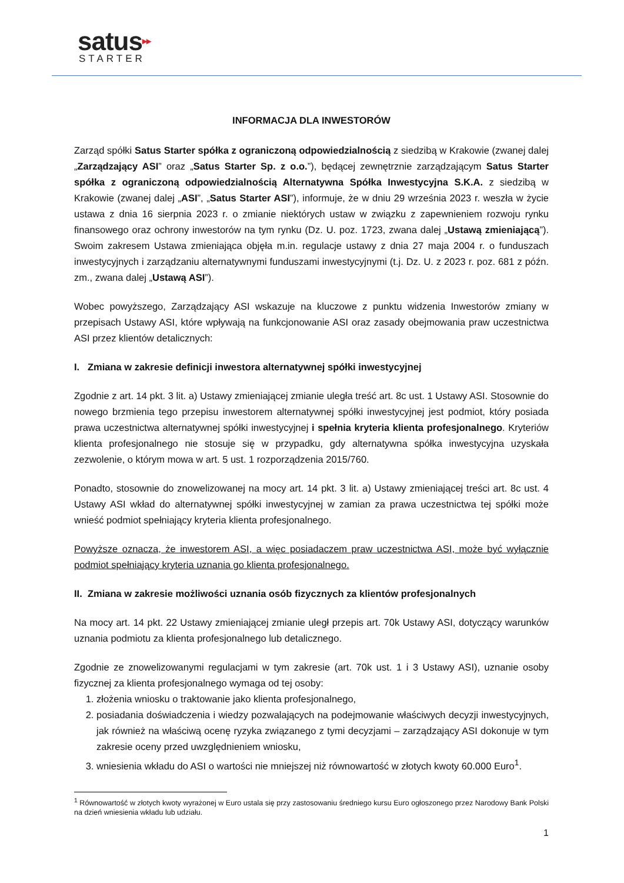satus▸▸
STARTER
INFORMACJA DLA INWESTORÓW
Zarząd spółki Satus Starter spółka z ograniczoną odpowiedzialnością z siedzibą w Krakowie (zwanej dalej „Zarządzający ASI” oraz „Satus Starter Sp. z o.o.”), będącej zewnętrznie zarządzającym Satus Starter spółka z ograniczoną odpowiedzialnością Alternatywna Spółka Inwestycyjna S.K.A. z siedzibą w Krakowie (zwanej dalej „ASI”, „Satus Starter ASI”), informuje, że w dniu 29 września 2023 r. weszła w życie ustawa z dnia 16 sierpnia 2023 r. o zmianie niektórych ustaw w związku z zapewnieniem rozwoju rynku finansowego oraz ochrony inwestorów na tym rynku (Dz. U. poz. 1723, zwana dalej „Ustawą zmieniającą”). Swoim zakresem Ustawa zmieniająca objęła m.in. regulacje ustawy z dnia 27 maja 2004 r. o funduszach inwestycyjnych i zarządzaniu alternatywnymi funduszami inwestycyjnymi (t.j. Dz. U. z 2023 r. poz. 681 z późn. zm., zwana dalej „Ustawą ASI”).
Wobec powyższego, Zarządzający ASI wskazuje na kluczowe z punktu widzenia Inwestorów zmiany w przepisach Ustawy ASI, które wpływają na funkcjonowanie ASI oraz zasady obejmowania praw uczestnictwa ASI przez klientów detalicznych:
I. Zmiana w zakresie definicji inwestora alternatywnej spółki inwestycyjnej
Zgodnie z art. 14 pkt. 3 lit. a) Ustawy zmieniającej zmianie uległa treść art. 8c ust. 1 Ustawy ASI. Stosownie do nowego brzmienia tego przepisu inwestorem alternatywnej spółki inwestycyjnej jest podmiot, który posiada prawa uczestnictwa alternatywnej spółki inwestycyjnej i spełnia kryteria klienta profesjonalnego. Kryteriów klienta profesjonalnego nie stosuje się w przypadku, gdy alternatywna spółka inwestycyjna uzyskała zezwolenie, o którym mowa w art. 5 ust. 1 rozporządzenia 2015/760.
Ponadto, stosownie do znowelizowanej na mocy art. 14 pkt. 3 lit. a) Ustawy zmieniającej treści art. 8c ust. 4 Ustawy ASI wkład do alternatywnej spółki inwestycyjnej w zamian za prawa uczestnictwa tej spółki może wnieść podmiot spełniający kryteria klienta profesjonalnego.
Powyższe oznacza, że inwestorem ASI, a więc posiadaczem praw uczestnictwa ASI, może być wyłącznie podmiot spełniający kryteria uznania go klienta profesjonalnego.
II. Zmiana w zakresie możliwości uznania osób fizycznych za klientów profesjonalnych
Na mocy art. 14 pkt. 22 Ustawy zmieniającej zmianie uległ przepis art. 70k Ustawy ASI, dotyczący warunków uznania podmiotu za klienta profesjonalnego lub detalicznego.
Zgodnie ze znowelizowanymi regulacjami w tym zakresie (art. 70k ust. 1 i 3 Ustawy ASI), uznanie osoby fizycznej za klienta profesjonalnego wymaga od tej osoby:
1. złożenia wniosku o traktowanie jako klienta profesjonalnego,
2. posiadania doświadczenia i wiedzy pozwalających na podejmowanie właściwych decyzji inwestycyjnych, jak również na właściwą ocenę ryzyka związanego z tymi decyzjami – zarządzający ASI dokonuje w tym zakresie oceny przed uwzględnieniem wniosku,
3. wniesienia wkładu do ASI o wartości nie mniejszej niż równowartość w złotych kwoty 60.000 Euro<sup>1</sup>.
<sup>1</sup> Równowartość w złotych kwoty wyrażonej w Euro ustala się przy zastosowaniu średniego kursu Euro ogłoszonego przez Narodowy Bank Polski na dzień wniesienia wkładu lub udziału.
1